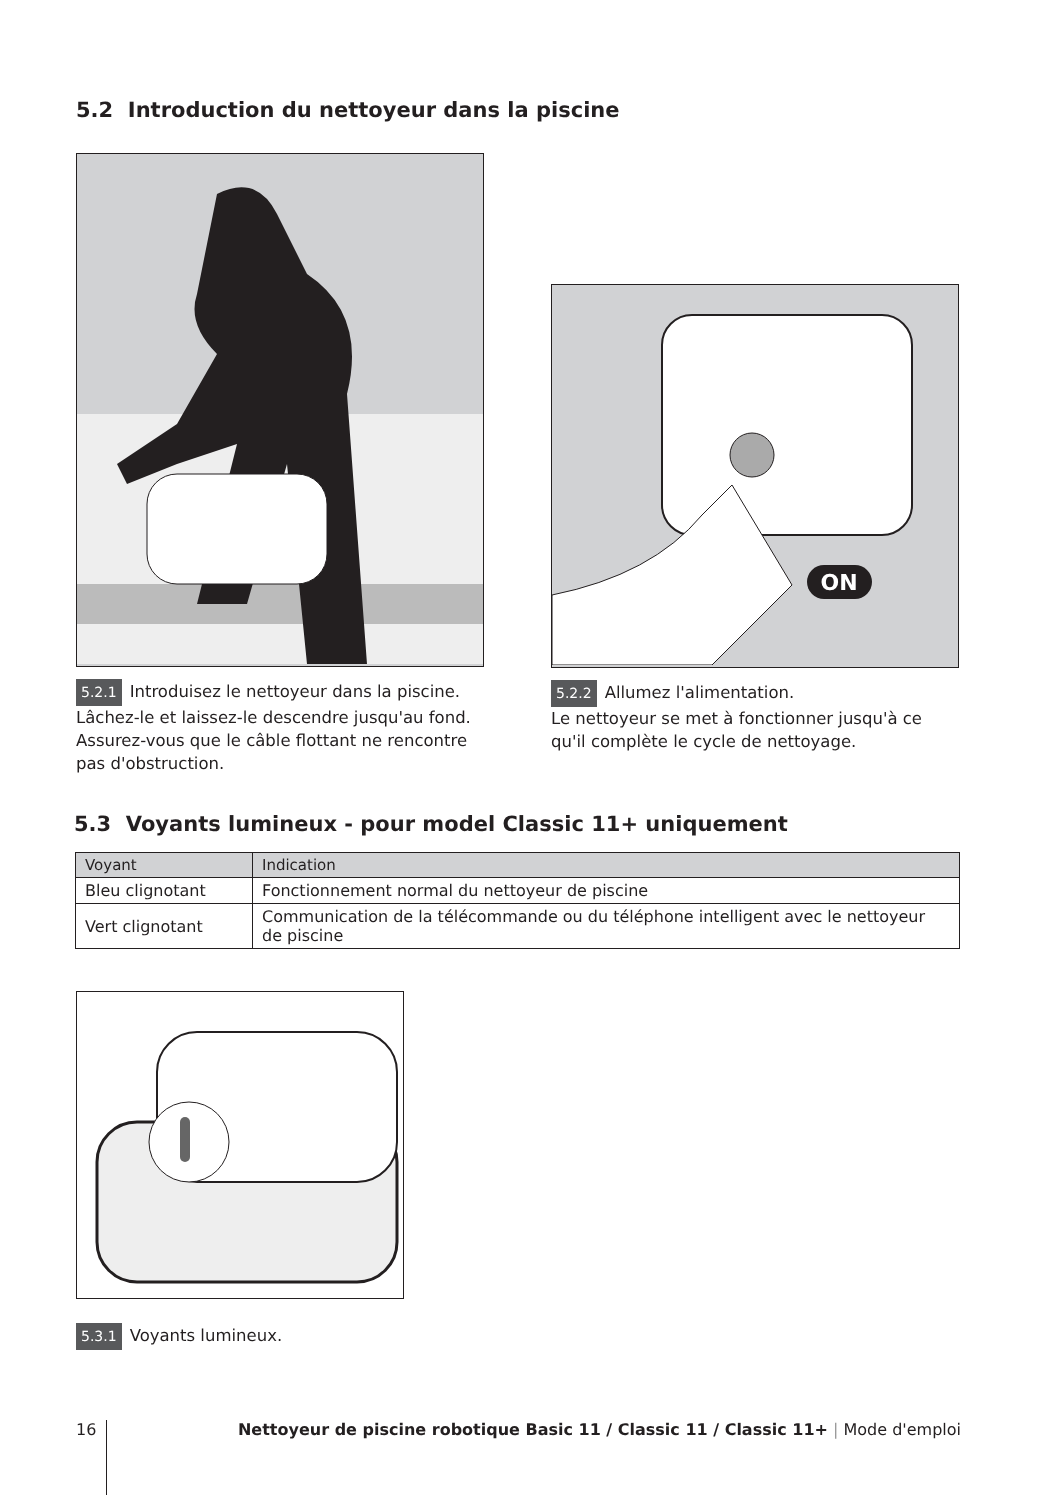5.2 Introduction du nettoyeur dans la piscine
5.2.1 Introduisez le nettoyeur dans la piscine. Lâchez-le et laissez-le descendre jusqu'au fond. Assurez-vous que le câble flottant ne rencontre pas d'obstruction.
ON
5.2.2 Allumez l'alimentation.
Le nettoyeur se met à fonctionner jusqu'à ce qu'il complète le cycle de nettoyage.
5.3 Voyants lumineux - pour model Classic 11+ uniquement
| Voyant | Indication |
| --- | --- |
| Bleu clignotant | Fonctionnement normal du nettoyeur de piscine |
| Vert clignotant | Communication de la télécommande ou du téléphone intelligent avec le nettoyeur de piscine |
5.3.1 Voyants lumineux.
16 Nettoyeur de piscine robotique Basic 11 / Classic 11 / Classic 11+ | Mode d'emploi